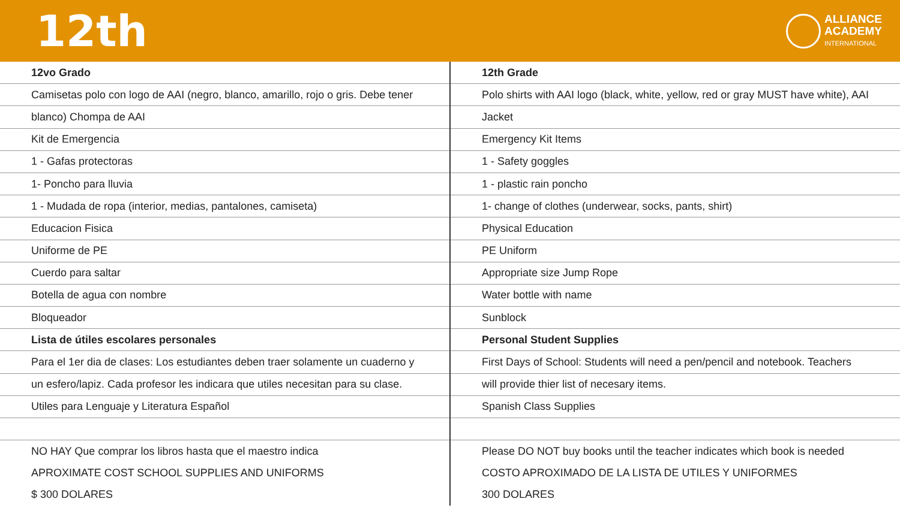12th
ALLIANCE
ACADEMY
INTERNATIONAL
| 12vo Grado | 12th Grade |
| Camisetas polo con logo de AAI (negro, blanco, amarillo, rojo o gris. Debe tener | Polo shirts with AAI logo (black, white, yellow, red or gray MUST have white), AAI |
| blanco) Chompa de AAI | Jacket |
| Kit de Emergencia | Emergency Kit Items |
| 1 - Gafas protectoras | 1 - Safety goggles |
| 1- Poncho para lluvia | 1 - plastic rain poncho |
| 1 - Mudada de ropa (interior, medias, pantalones, camiseta) | 1- change of clothes (underwear, socks, pants, shirt) |
| Educacion Fisica | Physical Education |
| Uniforme de PE | PE Uniform |
| Cuerdo para saltar | Appropriate size Jump Rope |
| Botella de agua con nombre | Water bottle with name |
| Bloqueador | Sunblock |
| Lista de útiles escolares personales | Personal Student Supplies |
| Para el 1er dia de clases: Los estudiantes deben traer solamente un cuaderno y | First Days of School: Students will need a pen/pencil and notebook. Teachers |
| un esfero/lapiz. Cada profesor les indicara que utiles necesitan para su clase. | will provide thier list of necesary items. |
| Utiles para Lenguaje y Literatura Español | Spanish Class Supplies |
| NO HAY Que comprar los libros hasta que el maestro indica | Please DO NOT buy books until the teacher indicates which book is needed |
| APROXIMATE COST SCHOOL SUPPLIES AND UNIFORMS | COSTO APROXIMADO DE LA LISTA DE UTILES Y UNIFORMES |
| $ 300 DOLARES | 300 DOLARES |